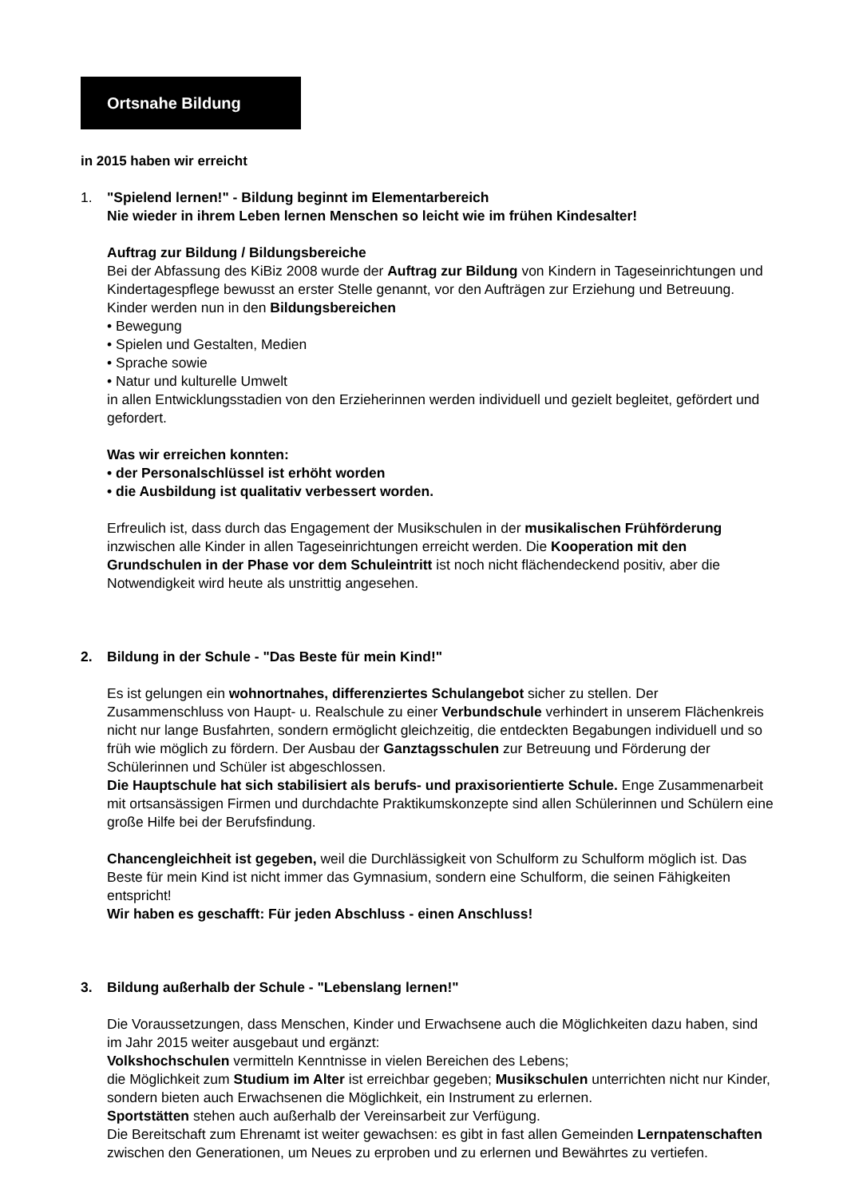Ortsnahe Bildung
in 2015 haben wir erreicht
1. "Spielend lernen!" - Bildung beginnt im Elementarbereich
Nie wieder in ihrem Leben lernen Menschen so leicht wie im frühen Kindesalter!
Auftrag zur Bildung / Bildungsbereiche
Bei der Abfassung des KiBiz 2008 wurde der Auftrag zur Bildung von Kindern in Tageseinrichtungen und Kindertagespflege bewusst an erster Stelle genannt, vor den Aufträgen zur Erziehung und Betreuung. Kinder werden nun in den Bildungsbereichen
• Bewegung
• Spielen und Gestalten, Medien
• Sprache sowie
• Natur und kulturelle Umwelt
in allen Entwicklungsstadien von den Erzieherinnen werden individuell und gezielt begleitet, gefördert und gefordert.
Was wir erreichen konnten:
• der Personalschlüssel ist erhöht worden
• die Ausbildung ist qualitativ verbessert worden.
Erfreulich ist, dass durch das Engagement der Musikschulen in der musikalischen Frühförderung inzwischen alle Kinder in allen Tageseinrichtungen erreicht werden. Die Kooperation mit den Grundschulen in der Phase vor dem Schuleintritt ist noch nicht flächendeckend positiv, aber die Notwendigkeit wird heute als unstrittig angesehen.
2. Bildung in der Schule - "Das Beste für mein Kind!"
Es ist gelungen ein wohnortnahes, differenziertes Schulangebot sicher zu stellen. Der Zusammenschluss von Haupt- u. Realschule zu einer Verbundschule verhindert in unserem Flächenkreis nicht nur lange Busfahrten, sondern ermöglicht gleichzeitig, die entdeckten Begabungen individuell und so früh wie möglich zu fördern. Der Ausbau der Ganztagsschulen zur Betreuung und Förderung der Schülerinnen und Schüler ist abgeschlossen.
Die Hauptschule hat sich stabilisiert als berufs- und praxisorientierte Schule. Enge Zusammenarbeit mit ortsansässigen Firmen und durchdachte Praktikumskonzepte sind allen Schülerinnen und Schülern eine große Hilfe bei der Berufsfindung.
Chancengleichheit ist gegeben, weil die Durchlässigkeit von Schulform zu Schulform möglich ist. Das Beste für mein Kind ist nicht immer das Gymnasium, sondern eine Schulform, die seinen Fähigkeiten entspricht!
Wir haben es geschafft: Für jeden Abschluss - einen Anschluss!
3. Bildung außerhalb der Schule - "Lebenslang lernen!"
Die Voraussetzungen, dass Menschen, Kinder und Erwachsene auch die Möglichkeiten dazu haben, sind im Jahr 2015 weiter ausgebaut und ergänzt:
Volkshochschulen vermitteln Kenntnisse in vielen Bereichen des Lebens;
die Möglichkeit zum Studium im Alter ist erreichbar gegeben; Musikschulen unterrichten nicht nur Kinder, sondern bieten auch Erwachsenen die Möglichkeit, ein Instrument zu erlernen.
Sportstätten stehen auch außerhalb der Vereinsarbeit zur Verfügung.
Die Bereitschaft zum Ehrenamt ist weiter gewachsen: es gibt in fast allen Gemeinden Lernpatenschaften zwischen den Generationen, um Neues zu erproben und zu erlernen und Bewährtes zu vertiefen.